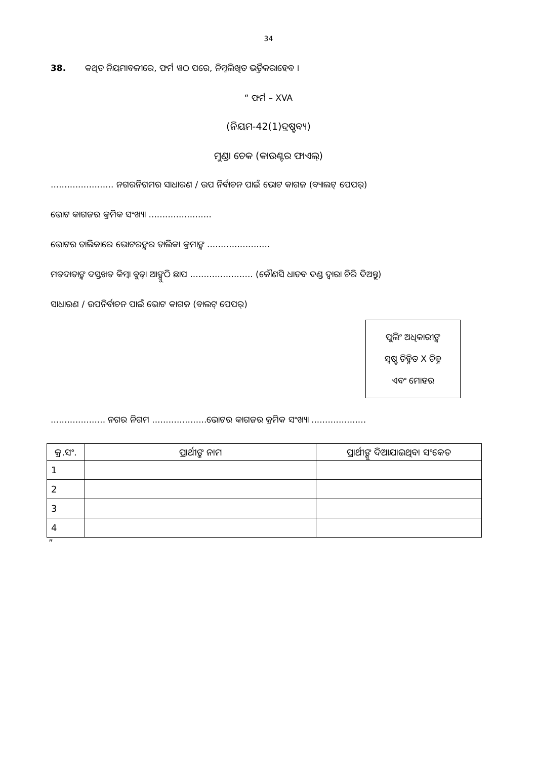34
38. କଥିତ ନିୟମାବଳୀରେ, ଫର୍ମ ୱଠ ପରେ, ନିମ୍ନଲିଖିତ ଭର୍ତ୍ତିକରାହେବ ।
“ ଫର୍ମ – XVA
(ନିୟମ-42(1)ଦ୍ରଷ୍ଟବ୍ୟ)
ମୁଣ୍ଡା ଚେକ (କାଉଣ୍ଟର ଫାଏଲ୍)
....................... ନଗରନିଗମର ସାଧାରଣ / ଉପ ନିର୍ବାଚନ ପାଇଁ ଭୋଟ କାଗଜ (ବ୍ୟାଲଟ୍ ପେପର୍)
ଭୋଟ କାଗଜର କ୍ରମିକ ସଂଖ୍ୟା .......................
ଭୋଟର ତାଲିକାରେ ଭୋଟରଙ୍କର ତାଲିକା କ୍ରମାଙ୍କ .......................
ମତଦାତାଙ୍କ ଦସ୍ତଖତ କିମ୍ୱା ବୁଢ଼ା ଆଙ୍ଗୁଠି ଛାପ ....................... (କୌଣସି ଧାତବ ଦଣ୍ଡ ଦ୍ୱାରା ଚିରି ଦିଅନ୍ତୁ)
ସାଧାରଣ / ଉପନିର୍ବାଚନ ପାଇଁ ଭୋଟ କାଗଜ (ବାଲଟ୍ ପେପର୍)
ପୁଲିଂ ଅଧିକାରୀଙ୍କ
ସ୍ୱଷ୍ଟ ଚିହ୍ନିତ X ଚିହ୍ନ
ଏବଂ ମୋହର
.................... ନଗର ନିଗମ ....................ଭୋଟର କାଗଜର କ୍ରମିକ ସଂଖ୍ୟା ....................
| କ୍ର.ସଂ. | ପ୍ରାର୍ଥୀଙ୍କ ନାମ | ପ୍ରାର୍ଥୀଙ୍କୁ ଦିଆଯାଇଥିବା ସଂକେତ |
| --- | --- | --- |
| 1 | | |
| 2 | | |
| 3 | | |
| 4 | | |
”